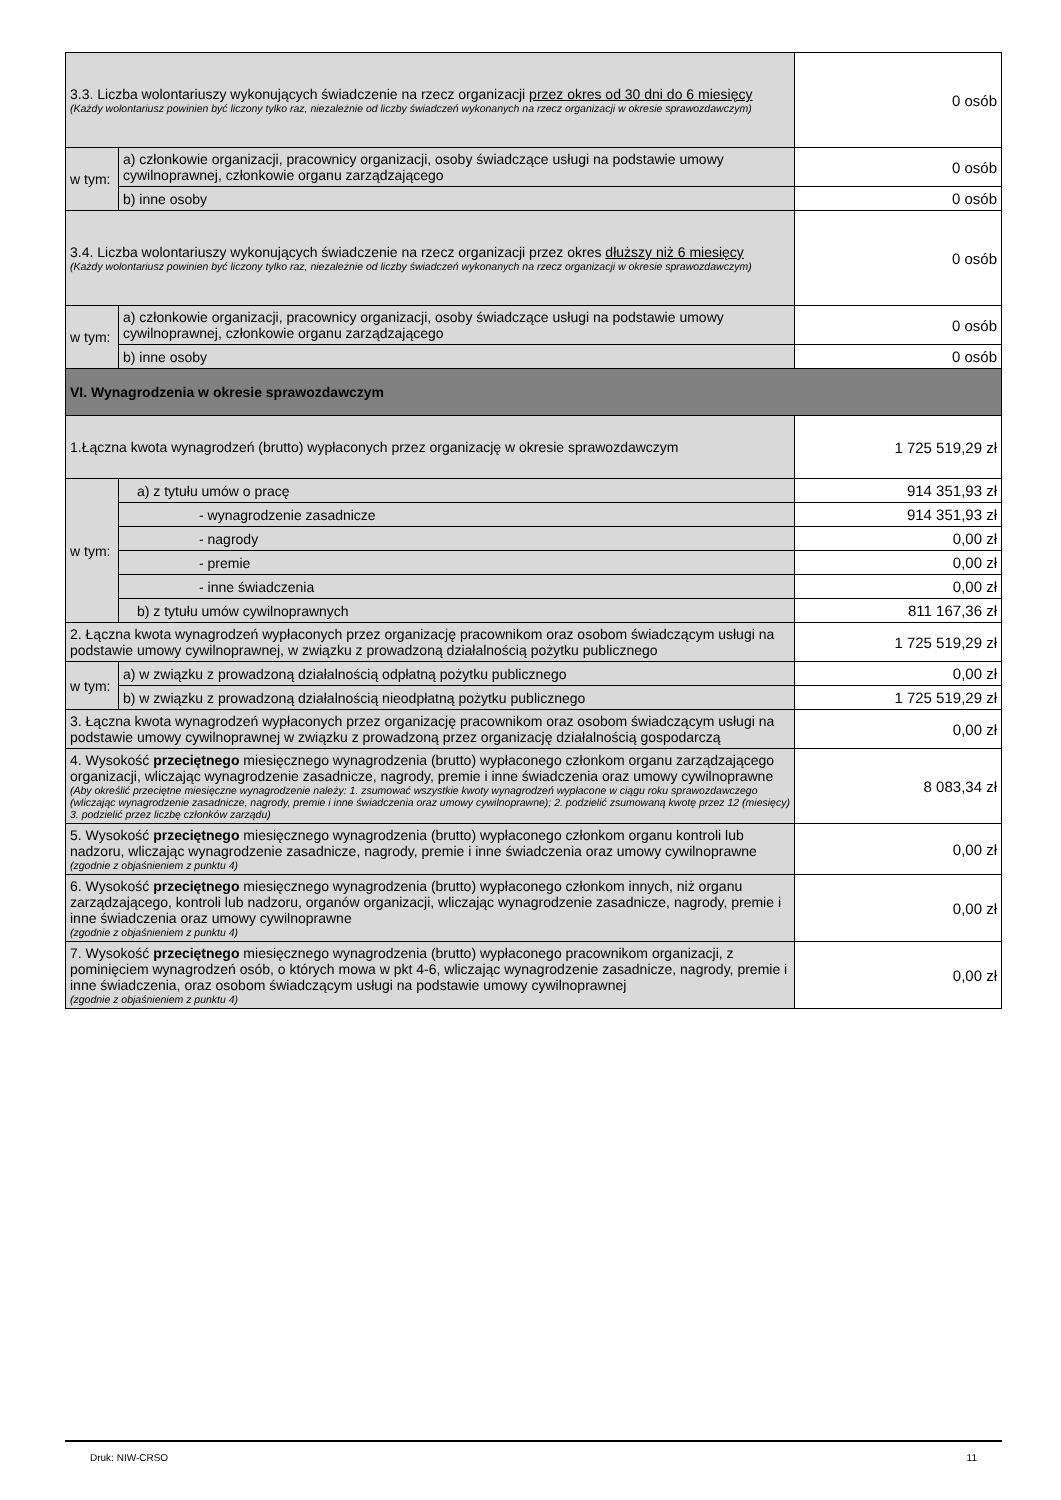| 3.3. Liczba wolontariuszy wykonujących świadczenie na rzecz organizacji przez okres od 30 dni do 6 miesięcy (Każdy wolontariusz powinien być liczony tylko raz, niezależnie od liczby świadczeń wykonanych na rzecz organizacji w okresie sprawozdawczym) | | 0 osób |
| w tym: | a) członkowie organizacji, pracownicy organizacji, osoby świadczące usługi na podstawie umowy cywilnoprawnej, członkowie organu zarządzającego | 0 osób |
| | b) inne osoby | 0 osób |
| 3.4. Liczba wolontariuszy wykonujących świadczenie na rzecz organizacji przez okres dłuższy niż 6 miesięcy (Każdy wolontariusz powinien być liczony tylko raz, niezależnie od liczby świadczeń wykonanych na rzecz organizacji w okresie sprawozdawczym) | | 0 osób |
| w tym: | a) członkowie organizacji, pracownicy organizacji, osoby świadczące usługi na podstawie umowy cywilnoprawnej, członkowie organu zarządzającego | 0 osób |
| | b) inne osoby | 0 osób |
| VI. Wynagrodzenia w okresie sprawozdawczym | | |
| 1.Łączna kwota wynagrodzeń (brutto) wypłaconych przez organizację w okresie sprawozdawczym | | 1 725 519,29 zł |
| w tym: | a) z tytułu umów o pracę | 914 351,93 zł |
| | - wynagrodzenie zasadnicze | 914 351,93 zł |
| | - nagrody | 0,00 zł |
| | - premie | 0,00 zł |
| | - inne świadczenia | 0,00 zł |
| | b) z tytułu umów cywilnoprawnych | 811 167,36 zł |
| 2. Łączna kwota wynagrodzeń wypłaconych przez organizację pracownikom oraz osobom świadczącym usługi na podstawie umowy cywilnoprawnej, w związku z prowadzoną działalnością pożytku publicznego | | 1 725 519,29 zł |
| w tym: | a) w związku z prowadzoną działalnością odpłatną pożytku publicznego | 0,00 zł |
| | b) w związku z prowadzoną działalnością nieodpłatną pożytku publicznego | 1 725 519,29 zł |
| 3. Łączna kwota wynagrodzeń wypłaconych przez organizację pracownikom oraz osobom świadczącym usługi na podstawie umowy cywilnoprawnej w związku z prowadzoną przez organizację działalnością gospodarczą | | 0,00 zł |
| 4. Wysokość przeciętnego miesięcznego wynagrodzenia (brutto) wypłaconego członkom organu zarządzającego organizacji, wliczając wynagrodzenie zasadnicze, nagrody, premie i inne świadczenia oraz umowy cywilnoprawne (Aby określić przeciętne miesięczne wynagrodzenie należy: 1. zsumować wszystkie kwoty wynagrodzeń wypłacone w ciągu roku sprawozdawczego (wliczając wynagrodzenie zasadnicze, nagrody, premie i inne świadczenia oraz umowy cywilnoprawne); 2. podzielić zsumowaną kwotę przez 12 (miesięcy) 3. podzielić przez liczbę członków zarządu) | | 8 083,34 zł |
| 5. Wysokość przeciętnego miesięcznego wynagrodzenia (brutto) wypłaconego członkom organu kontroli lub nadzoru, wliczając wynagrodzenie zasadnicze, nagrody, premie i inne świadczenia oraz umowy cywilnoprawne (zgodnie z objaśnieniem z punktu 4) | | 0,00 zł |
| 6. Wysokość przeciętnego miesięcznego wynagrodzenia (brutto) wypłaconego członkom innych, niż organu zarządzającego, kontroli lub nadzoru, organów organizacji, wliczając wynagrodzenie zasadnicze, nagrody, premie i inne świadczenia oraz umowy cywilnoprawne (zgodnie z objaśnieniem z punktu 4) | | 0,00 zł |
| 7. Wysokość przeciętnego miesięcznego wynagrodzenia (brutto) wypłaconego pracownikom organizacji, z pominięciem wynagrodzeń osób, o których mowa w pkt 4-6, wliczając wynagrodzenie zasadnicze, nagrody, premie i inne świadczenia, oraz osobom świadczącym usługi na podstawie umowy cywilnoprawnej (zgodnie z objaśnieniem z punktu 4) | | 0,00 zł |
Druk: NIW-CRSO 11